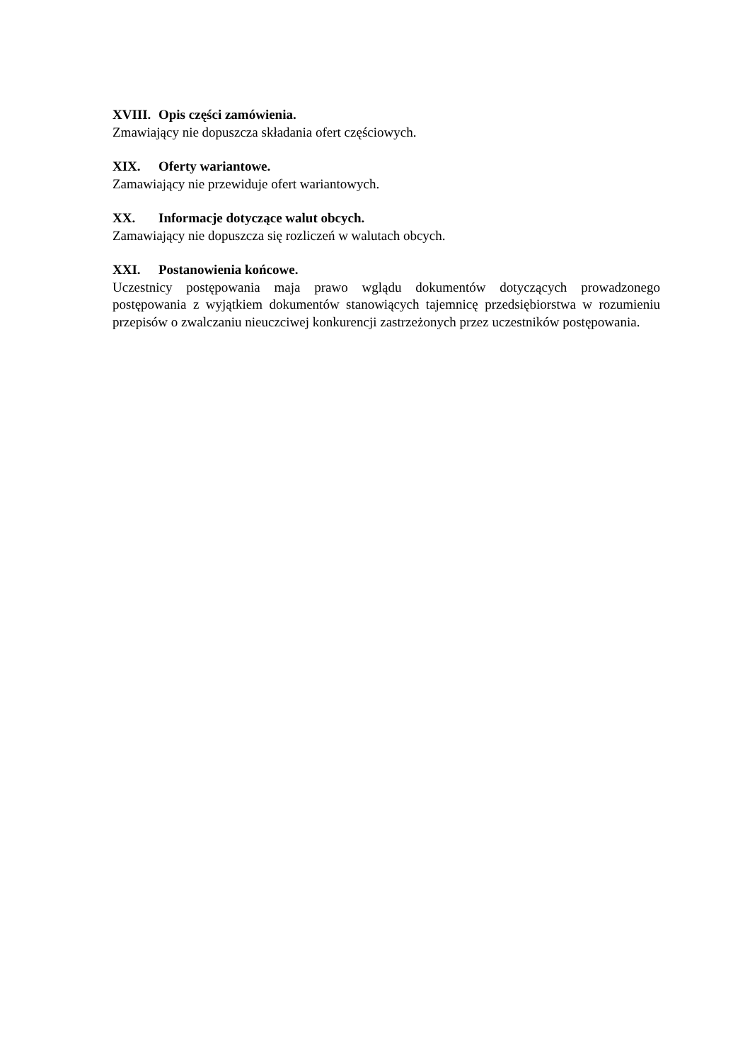XVIII. Opis części zamówienia.
Zmawiający nie dopuszcza składania ofert częściowych.
XIX. Oferty wariantowe.
Zamawiający nie przewiduje ofert wariantowych.
XX. Informacje dotyczące walut obcych.
Zamawiający nie dopuszcza się rozliczeń w walutach obcych.
XXI. Postanowienia końcowe.
Uczestnicy postępowania maja prawo wglądu dokumentów dotyczących prowadzonego postępowania z wyjątkiem dokumentów stanowiących tajemnicę przedsiębiorstwa w rozumieniu przepisów o zwalczaniu nieuczciwej konkurencji zastrzeżonych przez uczestników postępowania.